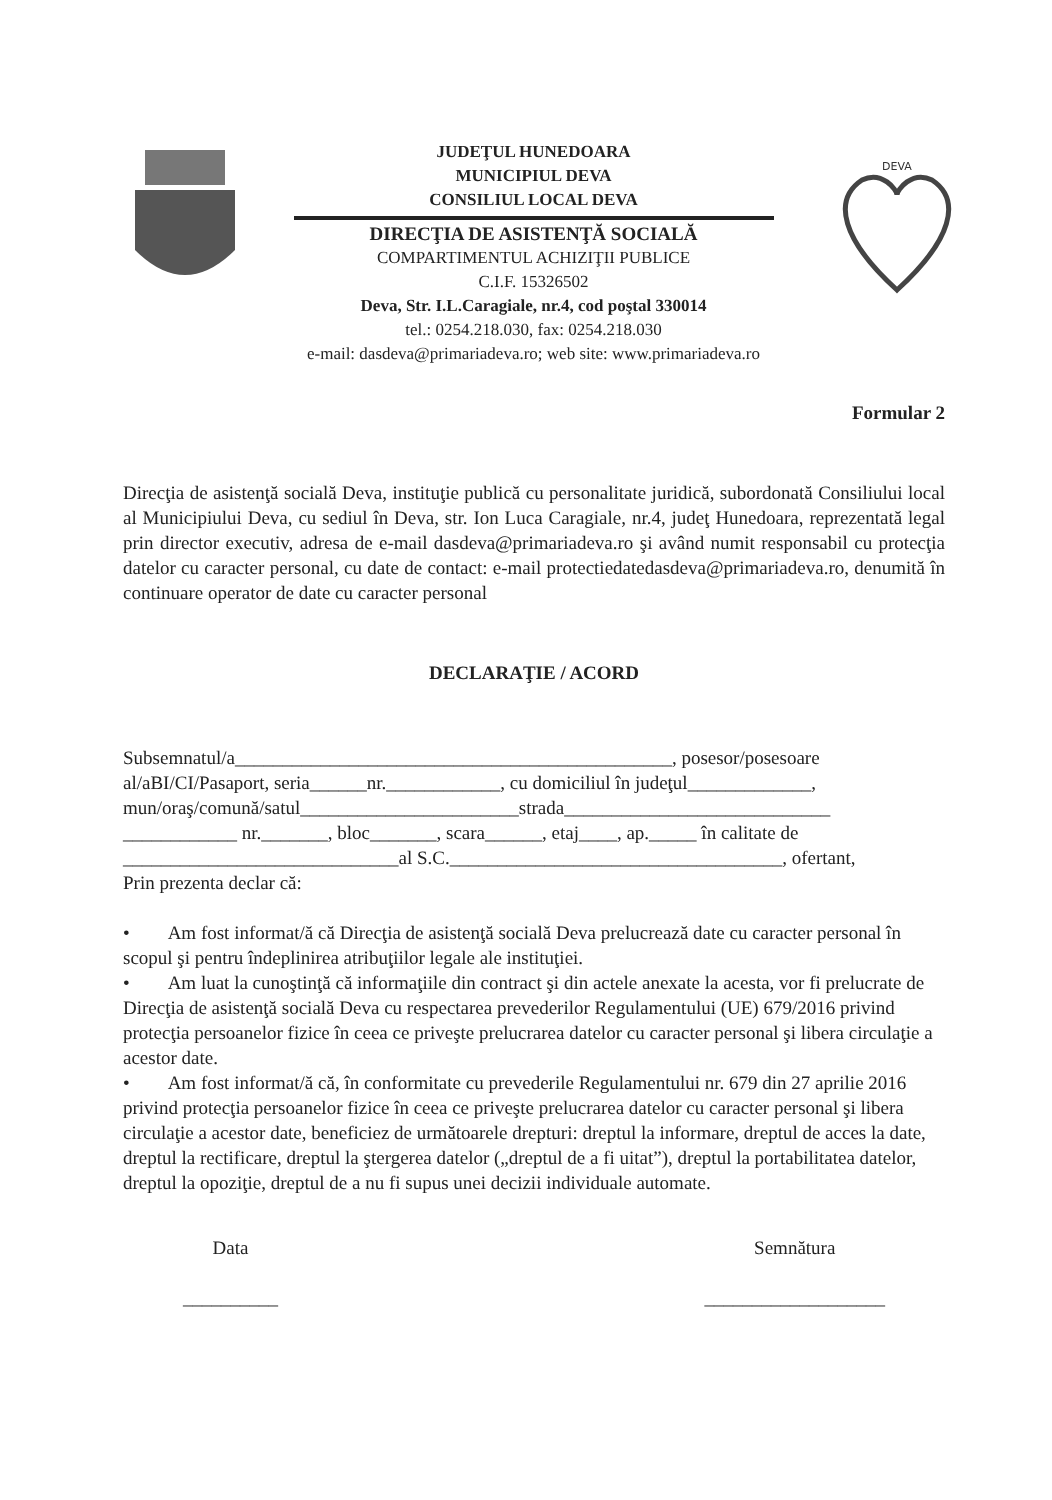JUDEŢUL HUNEDOARA
MUNICIPIUL DEVA
CONSILIUL LOCAL DEVA
DIRECŢIA DE ASISTENŢĂ SOCIALĂ
COMPARTIMENTUL ACHIZIŢII PUBLICE
C.I.F. 15326502
Deva, Str. I.L.Caragiale, nr.4, cod poştal 330014
tel.: 0254.218.030, fax: 0254.218.030
e-mail: dasdeva@primariadeva.ro; web site: www.primariadeva.ro
DEVA
Formular 2
Direcţia de asistenţă socială Deva, instituţie publică cu personalitate juridică, subordonată Consiliului local al Municipiului Deva, cu sediul în Deva, str. Ion Luca Caragiale, nr.4, judeţ Hunedoara, reprezentată legal prin director executiv, adresa de e-mail dasdeva@primariadeva.ro şi având numit responsabil cu protecţia datelor cu caracter personal, cu date de contact: e-mail protectiedatedasdeva@primariadeva.ro, denumită în continuare operator de date cu caracter personal
DECLARAŢIE / ACORD
Subsemnatul/a______________________________________________, posesor/posesoare al/aBI/CI/Pasaport, seria______nr.____________, cu domiciliul în judeţul_____________, mun/oraş/comună/satul_______________________strada____________________________ ____________ nr._______, bloc_______, scara______, etaj____, ap._____ în calitate de _____________________________al S.C.___________________________________, ofertant,
Prin prezenta declar că:
• Am fost informat/ă că Direcţia de asistenţă socială Deva prelucrează date cu caracter personal în scopul şi pentru îndeplinirea atribuţiilor legale ale instituţiei.
• Am luat la cunoştinţă că informaţiile din contract şi din actele anexate la acesta, vor fi prelucrate de Direcţia de asistenţă socială Deva cu respectarea prevederilor Regulamentului (UE) 679/2016 privind protecţia persoanelor fizice în ceea ce priveşte prelucrarea datelor cu caracter personal şi libera circulaţie a acestor date.
• Am fost informat/ă că, în conformitate cu prevederile Regulamentului nr. 679 din 27 aprilie 2016 privind protecţia persoanelor fizice în ceea ce priveşte prelucrarea datelor cu caracter personal şi libera circulaţie a acestor date, beneficiez de următoarele drepturi: dreptul la informare, dreptul de acces la date, dreptul la rectificare, dreptul la ştergerea datelor („dreptul de a fi uitat”), dreptul la portabilitatea datelor, dreptul la opoziţie, dreptul de a nu fi supus unei decizii individuale automate.
Data
__________
Semnătura
___________________